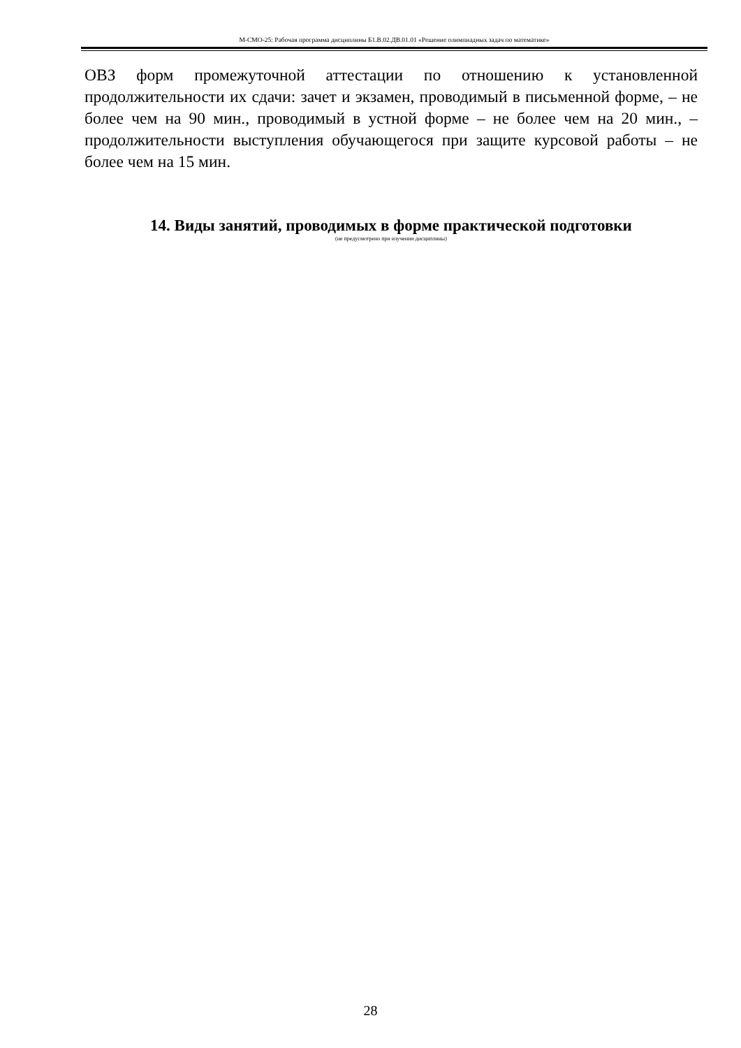М-СМО-25: Рабочая программа дисциплины Б1.В.02.ДВ.01.01 «Решение олимпиадных задач по математике»
ОВЗ форм промежуточной аттестации по отношению к установленной продолжительности их сдачи: зачет и экзамен, проводимый в письменной форме, – не более чем на 90 мин., проводимый в устной форме – не более чем на 20 мин., – продолжительности выступления обучающегося при защите курсовой работы – не более чем на 15 мин.
14. Виды занятий, проводимых в форме практической подготовки
(не предусмотрено при изучении дисциплины)
28